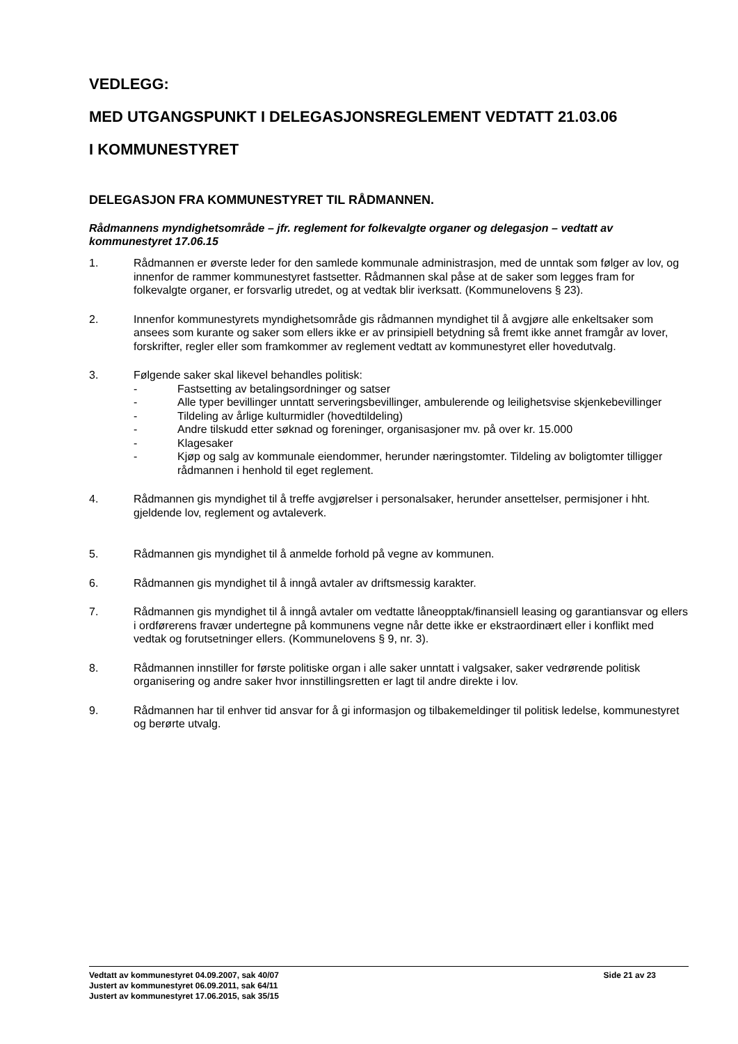VEDLEGG:
MED UTGANGSPUNKT I DELEGASJONSREGLEMENT VEDTATT 21.03.06
I KOMMUNESTYRET
DELEGASJON FRA KOMMUNESTYRET TIL RÅDMANNEN.
Rådmannens myndighetsområde – jfr. reglement for folkevalgte organer og delegasjon – vedtatt av kommunestyret 17.06.15
1. Rådmannen er øverste leder for den samlede kommunale administrasjon, med de unntak som følger av lov, og innenfor de rammer kommunestyret fastsetter. Rådmannen skal påse at de saker som legges fram for folkevalgte organer, er forsvarlig utredet, og at vedtak blir iverksatt. (Kommunelovens § 23).
2. Innenfor kommunestyrets myndighetsområde gis rådmannen myndighet til å avgjøre alle enkeltsaker som ansees som kurante og saker som ellers ikke er av prinsipiell betydning så fremt ikke annet framgår av lover, forskrifter, regler eller som framkommer av reglement vedtatt av kommunestyret eller hovedutvalg.
3. Følgende saker skal likevel behandles politisk:
- Fastsetting av betalingsordninger og satser
- Alle typer bevillinger unntatt serveringsbevillinger, ambulerende og leilighetsvise skjenkebevillinger
- Tildeling av årlige kulturmidler (hovedtildeling)
- Andre tilskudd etter søknad og foreninger, organisasjoner mv. på over kr. 15.000
- Klagesaker
- Kjøp og salg av kommunale eiendommer, herunder næringstomter. Tildeling av boligtomter tilligger rådmannen i henhold til eget reglement.
4. Rådmannen gis myndighet til å treffe avgjørelser i personalsaker, herunder ansettelser, permisjoner i hht. gjeldende lov, reglement og avtaleverk.
5. Rådmannen gis myndighet til å anmelde forhold på vegne av kommunen.
6. Rådmannen gis myndighet til å inngå avtaler av driftsmessig karakter.
7. Rådmannen gis myndighet til å inngå avtaler om vedtatte låneopptak/finansiell leasing og garantiansvar og ellers i ordførerens fravær undertegne på kommunens vegne når dette ikke er ekstraordinært eller i konflikt med vedtak og forutsetninger ellers. (Kommunelovens § 9, nr. 3).
8. Rådmannen innstiller for første politiske organ i alle saker unntatt i valgsaker, saker vedrørende politisk organisering og andre saker hvor innstillingsretten er lagt til andre direkte i lov.
9. Rådmannen har til enhver tid ansvar for å gi informasjon og tilbakemeldinger til politisk ledelse, kommunestyret og berørte utvalg.
Vedtatt av kommunestyret 04.09.2007, sak 40/07 Side 21 av 23
Justert av kommunestyret 06.09.2011, sak 64/11
Justert av kommunestyret 17.06.2015, sak 35/15